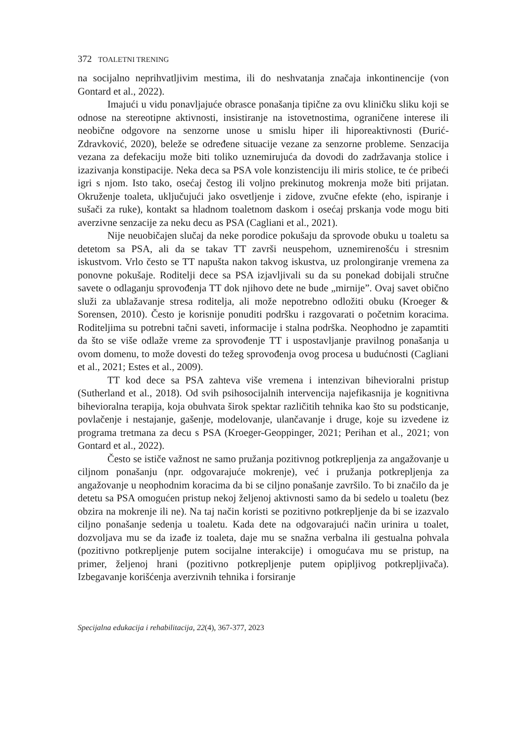372 TOALETNI TRENING
na socijalno neprihvatljivim mestima, ili do neshvatanja značaja inkontinencije (von Gontard et al., 2022).
Imajući u vidu ponavljajuće obrasce ponašanja tipične za ovu kliničku sliku koji se odnose na stereotipne aktivnosti, insistiranje na istovetnostima, ograničene interese ili neobične odgovore na senzorne unose u smislu hiper ili hiporeaktivnosti (Đurić-Zdravković, 2020), beleže se određene situacije vezane za senzorne probleme. Senzacija vezana za defekaciju može biti toliko uznemirujuća da dovodi do zadržavanja stolice i izazivanja konstipacije. Neka deca sa PSA vole konzistenciju ili miris stolice, te će pribeći igri s njom. Isto tako, osećaj čestog ili voljno prekinutog mokrenja može biti prijatan. Okruženje toaleta, uključujući jako osvetljenje i zidove, zvučne efekte (eho, ispiranje i sušači za ruke), kontakt sa hladnom toaletnom daskom i osećaj prskanja vode mogu biti averzivne senzacije za neku decu as PSA (Cagliani et al., 2021).
Nije neuobičajen slučaj da neke porodice pokušaju da sprovode obuku u toaletu sa detetom sa PSA, ali da se takav TT završi neuspehom, uznemirenošću i stresnim iskustvom. Vrlo često se TT napušta nakon takvog iskustva, uz prolongiranje vremena za ponovne pokušaje. Roditelji dece sa PSA izjavljivali su da su ponekad dobijali stručne savete o odlaganju sprovođenja TT dok njihovo dete ne bude „mirnije”. Ovaj savet obično služi za ublažavanje stresa roditelja, ali može nepotrebno odložiti obuku (Kroeger & Sorensen, 2010). Često je korisnije ponuditi podršku i razgovarati o početnim koracima. Roditeljima su potrebni tačni saveti, informacije i stalna podrška. Neophodno je zapamtiti da što se više odlaže vreme za sprovođenje TT i uspostavljanje pravilnog ponašanja u ovom domenu, to može dovesti do težeg sprovođenja ovog procesa u budućnosti (Cagliani et al., 2021; Estes et al., 2009).
TT kod dece sa PSA zahteva više vremena i intenzivan bihevioralni pristup (Sutherland et al., 2018). Od svih psihosocijalnih intervencija najefikasnija je kognitivna bihevioralna terapija, koja obuhvata širok spektar različitih tehnika kao što su podsticanje, povlačenje i nestajanje, gašenje, modelovanje, ulančavanje i druge, koje su izvedene iz programa tretmana za decu s PSA (Kroeger-Geoppinger, 2021; Perihan et al., 2021; von Gontard et al., 2022).
Često se ističe važnost ne samo pružanja pozitivnog potkrepljenja za angažovanje u ciljnom ponašanju (npr. odgovarajuće mokrenje), već i pružanja potkrepljenja za angažovanje u neophodnim koracima da bi se ciljno ponašanje završilo. To bi značilo da je detetu sa PSA omogućen pristup nekoj željenoj aktivnosti samo da bi sedelo u toaletu (bez obzira na mokrenje ili ne). Na taj način koristi se pozitivno potkrepljenje da bi se izazvalo ciljno ponašanje sedenja u toaletu. Kada dete na odgovarajući način urinira u toalet, dozvoljava mu se da izađe iz toaleta, daje mu se snažna verbalna ili gestualna pohvala (pozitivno potkrepljenje putem socijalne interakcije) i omogućava mu se pristup, na primer, željenoj hrani (pozitivno potkrepljenje putem opipljivog potkrepljivača). Izbegavanje korišćenja averzivnih tehnika i forsiranje
Specijalna edukacija i rehabilitacija, 22(4), 367-377, 2023